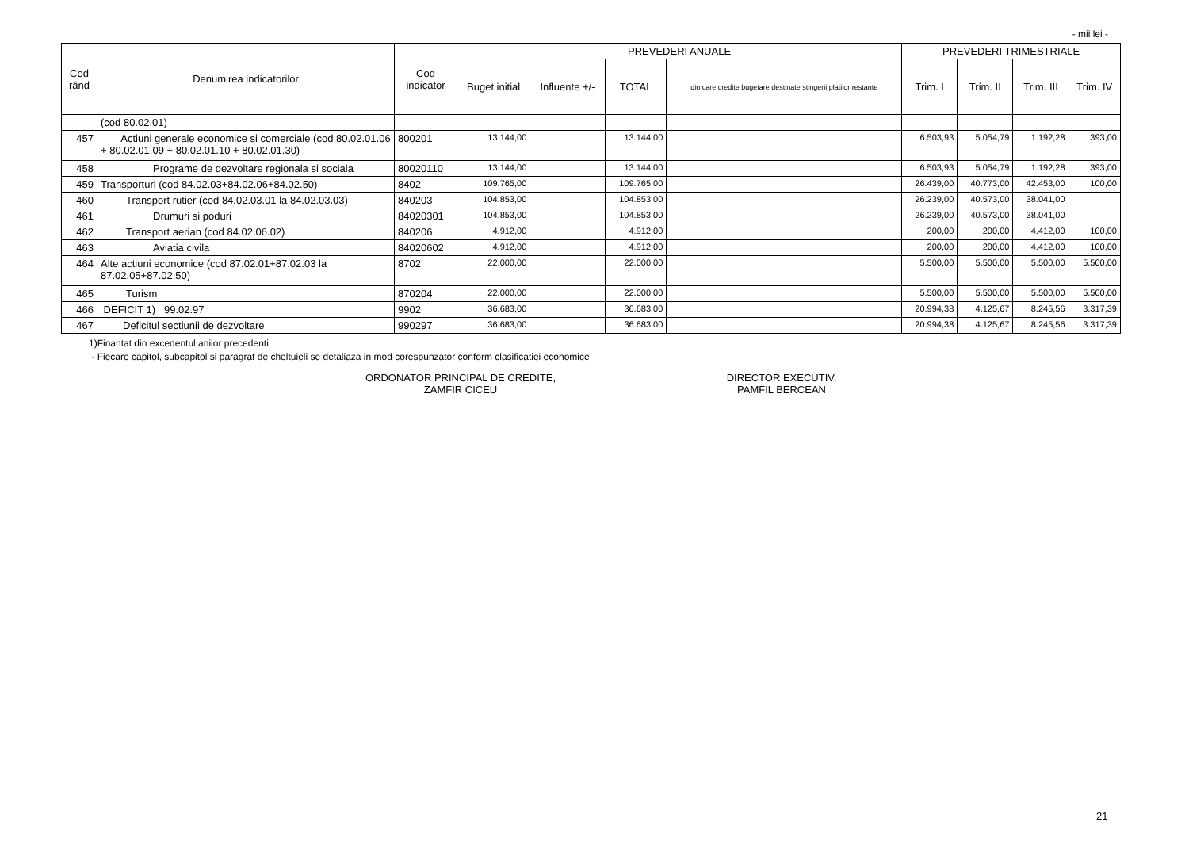- mii lei -
| Cod rând | Denumirea indicatorilor | Cod indicator | PREVEDERI ANUALE | | | | PREVEDERI TRIMESTRIALE | | | |
| --- | --- | --- | --- | --- | --- | --- | --- | --- | --- | --- |
| | | | Buget initial | Influente +/- | TOTAL | din care credite bugetare destinate stingerii platilor restante | Trim. I | Trim. II | Trim. III | Trim. IV |
| | (cod 80.02.01) | | | | | | | | | |
| 457 | Actiuni generale economice si comerciale (cod 80.02.01.06 + 80.02.01.09 + 80.02.01.10 + 80.02.01.30) | 800201 | 13.144,00 | | 13.144,00 | | 6.503,93 | 5.054,79 | 1.192,28 | 393,00 |
| 458 | Programe de dezvoltare regionala si sociala | 80020110 | 13.144,00 | | 13.144,00 | | 6.503,93 | 5.054,79 | 1.192,28 | 393,00 |
| 459 | Transporturi (cod 84.02.03+84.02.06+84.02.50) | 8402 | 109.765,00 | | 109.765,00 | | 26.439,00 | 40.773,00 | 42.453,00 | 100,00 |
| 460 | Transport rutier (cod 84.02.03.01 la 84.02.03.03) | 840203 | 104.853,00 | | 104.853,00 | | 26.239,00 | 40.573,00 | 38.041,00 | |
| 461 | Drumuri si poduri | 84020301 | 104.853,00 | | 104.853,00 | | 26.239,00 | 40.573,00 | 38.041,00 | |
| 462 | Transport aerian (cod 84.02.06.02) | 840206 | 4.912,00 | | 4.912,00 | | 200,00 | 200,00 | 4.412,00 | 100,00 |
| 463 | Aviatia civila | 84020602 | 4.912,00 | | 4.912,00 | | 200,00 | 200,00 | 4.412,00 | 100,00 |
| 464 | Alte actiuni economice (cod 87.02.01+87.02.03 la 87.02.05+87.02.50) | 8702 | 22.000,00 | | 22.000,00 | | 5.500,00 | 5.500,00 | 5.500,00 | 5.500,00 |
| 465 | Turism | 870204 | 22.000,00 | | 22.000,00 | | 5.500,00 | 5.500,00 | 5.500,00 | 5.500,00 |
| 466 | DEFICIT 1) 99.02.97 | 9902 | 36.683,00 | | 36.683,00 | | 20.994,38 | 4.125,67 | 8.245,56 | 3.317,39 |
| 467 | Deficitul sectiunii de dezvoltare | 990297 | 36.683,00 | | 36.683,00 | | 20.994,38 | 4.125,67 | 8.245,56 | 3.317,39 |
1)Finantat din excedentul anilor precedenti
- Fiecare capitol, subcapitol si paragraf de cheltuieli se detaliaza in mod corespunzator conform clasificatiei economice
ORDONATOR PRINCIPAL DE CREDITE,
ZAMFIR CICEU
DIRECTOR EXECUTIV,
PAMFIL BERCEAN
21